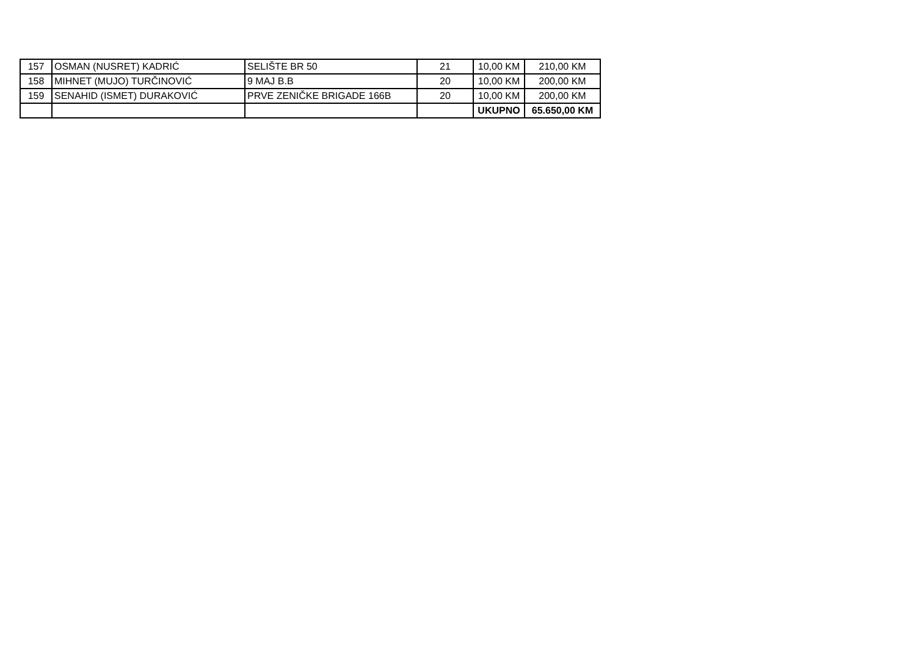| 157 | OSMAN (NUSRET) KADRIĆ | SELIŠTE BR 50 | 21 | 10,00 KM | 210,00 KM |
| 158 | MIHNET (MUJO) TURČINOVIĆ | 9 MAJ B.B | 20 | 10,00 KM | 200,00 KM |
| 159 | SENAHID (ISMET) DURAKOVIĆ | PRVE ZENIČKE BRIGADE 166B | 20 | 10,00 KM | 200,00 KM |
| | | | | UKUPNO | 65.650,00 KM |